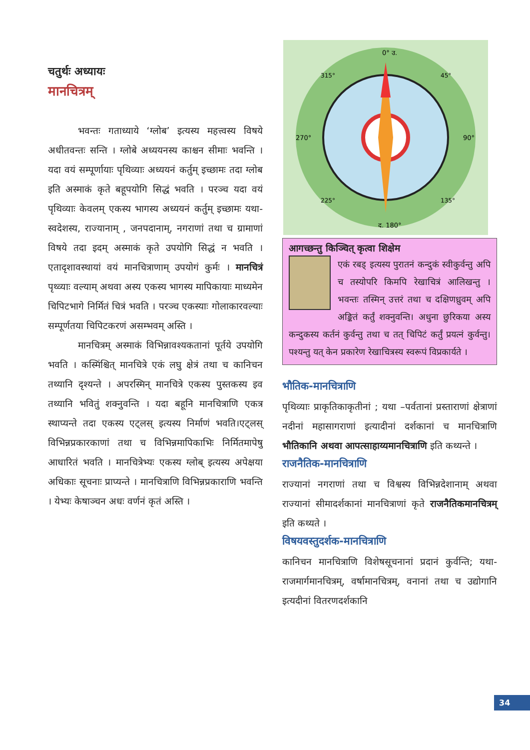चतुर्थः अध्यायः
मानचित्रम्
भवन्तः गताध्याये ‘ग्लोब’ इत्यस्य महत्त्वस्य विषये अधीतवन्तः सन्ति । ग्लोबे अध्ययनस्य काश्चन सीमाः भवन्ति । यदा वयं सम्पूर्णायाः पृथिव्याः अध्ययनं कर्तुम् इच्छामः तदा ग्लोब इति अस्माकं कृते बहूपयोगि सिद्धं भवति । परञ्च यदा वयं पृथिव्याः केवलम् एकस्य भागस्य अध्ययनं कर्तुम् इच्छामः यथा-स्वदेशस्य, राज्यानाम् , जनपदानाम्, नगराणां तथा च ग्रामाणां विषये तदा इदम् अस्माकं कृते उपयोगि सिद्धं न भवति । एतादृशावस्थायां वयं मानचित्राणाम् उपयोगं कुर्मः । मानचित्रं पृथ्व्याः वल्याम् अथवा अस्य एकस्य भागस्य मापिकायाः माध्यमेन चिपिटभागे निर्मितं चित्रं भवति । परञ्च एकस्याः गोलाकारवल्याः सम्पूर्णतया चिपिटकरणं असम्भवम् अस्ति ।
मानचित्रम् अस्माकं विभिन्नावश्यकतानां पूर्तये उपयोगि भवति । कस्मिंश्चित् मानचित्रे एकं लघु क्षेत्रं तथा च कानिचन तथ्यानि दृश्यन्ते । अपरस्मिन् मानचित्रे एकस्य पुस्तकस्य इव तथ्यानि भवितुं शक्नुवन्ति । यदा बहूनि मानचित्राणि एकत्र स्थाप्यन्ते तदा एकस्य एट्लस् इत्यस्य निर्माणं भवति।एट्लस् विभिन्नप्रकारकाणां तथा च विभिन्नमापिकाभिः निर्मितमापेषु आधारितं भवति । मानचित्रेभ्यः एकस्य ग्लोब् इत्यस्य अपेक्षया अधिकाः सूचनाः प्राप्यन्ते । मानचित्राणि विभिन्नप्रकाराणि भवन्ति । येभ्यः केषाञ्चन अधः वर्णनं कृतं अस्ति ।
0° उ.
90°
द. 180°
270°
45°
135°
225°
315°
आगच्छन्तु किञ्चित् कृत्वा शिक्षेम
एकं रबड् इत्यस्य पुरातनं कन्दुकं स्वीकुर्वन्तु अपि च तस्योपरि किमपि रेखाचित्रं आलिखन्तु । भवन्तः तस्मिन् उत्तरं तथा च दक्षिणध्रुवम् अपि अङ्कितं कर्तुं शक्नुवन्ति। अधुना छुरिकया अस्य कन्दुकस्य कर्तनं कुर्वन्तु तथा च तत् चिपिटं कर्तुं प्रयत्नं कुर्वन्तु। पश्यन्तु यत् केन प्रकारेण रेखाचित्रस्य स्वरूपं विप्रकार्यते ।
भौतिक-मानचित्राणि
पृथिव्याः प्राकृतिकाकृतीनां ; यथा –पर्वतानां प्रस्ताराणां क्षेत्राणां नदीनां महासागराणां इत्यादीनां दर्शकानां च मानचित्राणि भौतिकानि अथवा आपत्साहाय्यमानचित्राणि इति कथ्यन्ते ।
राजनैतिक-मानचित्राणि
राज्यानां नगराणां तथा च विश्वस्य विभिन्नदेशानाम् अथवा राज्यानां सीमादर्शकानां मानचित्राणां कृते राजनैतिकमानचित्रम् इति कथ्यते ।
विषयवस्तुदर्शक-मानचित्राणि
कानिचन मानचित्राणि विशेषसूचनानां प्रदानं कुर्वन्ति; यथा-राजमार्गमानचित्रम्, वर्षामानचित्रम्, वनानां तथा च उद्योगानि इत्यदीनां वितरणदर्शकानि
34